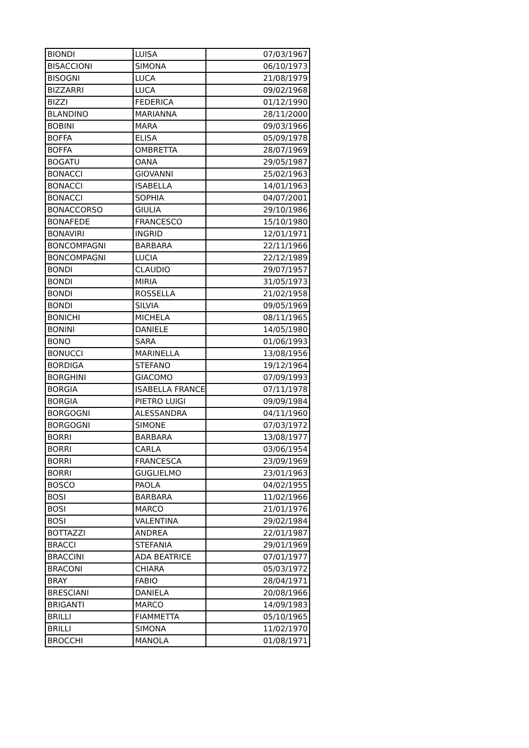| BIONDI | LUISA | 07/03/1967 |
| BISACCIONI | SIMONA | 06/10/1973 |
| BISOGNI | LUCA | 21/08/1979 |
| BIZZARRI | LUCA | 09/02/1968 |
| BIZZI | FEDERICA | 01/12/1990 |
| BLANDINO | MARIANNA | 28/11/2000 |
| BOBINI | MARA | 09/03/1966 |
| BOFFA | ELISA | 05/09/1978 |
| BOFFA | OMBRETTA | 28/07/1969 |
| BOGATU | OANA | 29/05/1987 |
| BONACCI | GIOVANNI | 25/02/1963 |
| BONACCI | ISABELLA | 14/01/1963 |
| BONACCI | SOPHIA | 04/07/2001 |
| BONACCORSO | GIULIA | 29/10/1986 |
| BONAFEDE | FRANCESCO | 15/10/1980 |
| BONAVIRI | INGRID | 12/01/1971 |
| BONCOMPAGNI | BARBARA | 22/11/1966 |
| BONCOMPAGNI | LUCIA | 22/12/1989 |
| BONDI | CLAUDIO | 29/07/1957 |
| BONDI | MIRIA | 31/05/1973 |
| BONDI | ROSSELLA | 21/02/1958 |
| BONDI | SILVIA | 09/05/1969 |
| BONICHI | MICHELA | 08/11/1965 |
| BONINI | DANIELE | 14/05/1980 |
| BONO | SARA | 01/06/1993 |
| BONUCCI | MARINELLA | 13/08/1956 |
| BORDIGA | STEFANO | 19/12/1964 |
| BORGHINI | GIACOMO | 07/09/1993 |
| BORGIA | ISABELLA FRANCE | 07/11/1978 |
| BORGIA | PIETRO LUIGI | 09/09/1984 |
| BORGOGNI | ALESSANDRA | 04/11/1960 |
| BORGOGNI | SIMONE | 07/03/1972 |
| BORRI | BARBARA | 13/08/1977 |
| BORRI | CARLA | 03/06/1954 |
| BORRI | FRANCESCA | 23/09/1969 |
| BORRI | GUGLIELMO | 23/01/1963 |
| BOSCO | PAOLA | 04/02/1955 |
| BOSI | BARBARA | 11/02/1966 |
| BOSI | MARCO | 21/01/1976 |
| BOSI | VALENTINA | 29/02/1984 |
| BOTTAZZI | ANDREA | 22/01/1987 |
| BRACCI | STEFANIA | 29/01/1969 |
| BRACCINI | ADA BEATRICE | 07/01/1977 |
| BRACONI | CHIARA | 05/03/1972 |
| BRAY | FABIO | 28/04/1971 |
| BRESCIANI | DANIELA | 20/08/1966 |
| BRIGANTI | MARCO | 14/09/1983 |
| BRILLI | FIAMMETTA | 05/10/1965 |
| BRILLI | SIMONA | 11/02/1970 |
| BROCCHI | MANOLA | 01/08/1971 |